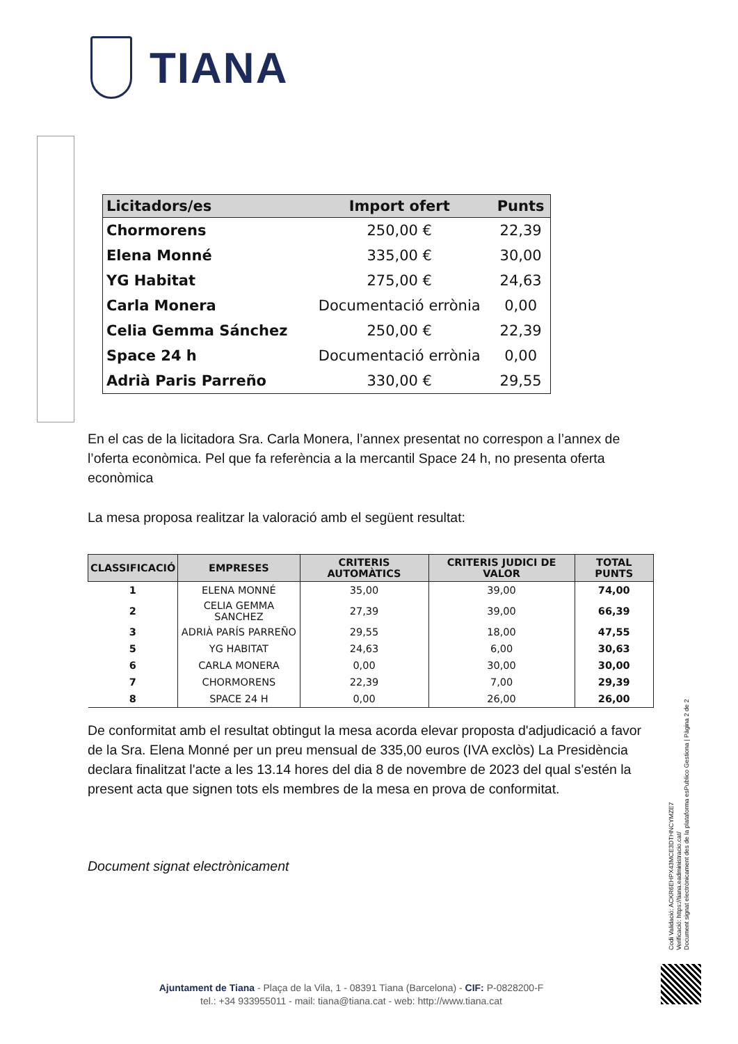TIANA
| Licitadors/es | Import ofert | Punts |
| --- | --- | --- |
| Chormorens | 250,00 € | 22,39 |
| Elena Monné | 335,00 € | 30,00 |
| YG Habitat | 275,00 € | 24,63 |
| Carla Monera | Documentació errònia | 0,00 |
| Celia Gemma Sánchez | 250,00 € | 22,39 |
| Space 24 h | Documentació errònia | 0,00 |
| Adrià Paris Parreño | 330,00 € | 29,55 |
En el cas de la licitadora Sra. Carla Monera, l’annex presentat no correspon a l’annex de l’oferta econòmica. Pel que fa referència a la mercantil Space 24 h, no presenta oferta econòmica
La mesa proposa realitzar la valoració amb el següent resultat:
| CLASSIFICACIÓ | EMPRESES | CRITERIS AUTOMÀTICS | CRITERIS JUDICI DE VALOR | TOTAL PUNTS |
| --- | --- | --- | --- | --- |
| 1 | ELENA MONNÉ | 35,00 | 39,00 | 74,00 |
| 2 | CELIA GEMMA SANCHEZ | 27,39 | 39,00 | 66,39 |
| 3 | ADRIÀ PARÍS PARREÑO | 29,55 | 18,00 | 47,55 |
| 5 | YG HABITAT | 24,63 | 6,00 | 30,63 |
| 6 | CARLA MONERA | 0,00 | 30,00 | 30,00 |
| 7 | CHORMORENS | 22,39 | 7,00 | 29,39 |
| 8 | SPACE 24 H | 0,00 | 26,00 | 26,00 |
De conformitat amb el resultat obtingut la mesa acorda elevar proposta d'adjudicació a favor de la Sra. Elena Monné per un preu mensual de 335,00 euros (IVA exclòs) La Presidència declara finalitzat l'acte a les 13.14 hores del dia 8 de novembre de 2023 del qual s'estén la present acta que signen tots els membres de la mesa en prova de conformitat.
Document signat electrònicament
Codi Validació: ACKR6EHPX43MCE3DTHNCYMZE7
Verificació: https://tiana.eadministracio.cat/
Document signat electrònicament des de la plataforma esPublico Gestiona | Pàgina 2 de 2
Ajuntament de Tiana - Plaça de la Vila, 1 - 08391 Tiana (Barcelona) - CIF: P-0828200-F
tel.: +34 933955011 - mail: tiana@tiana.cat - web: http://www.tiana.cat